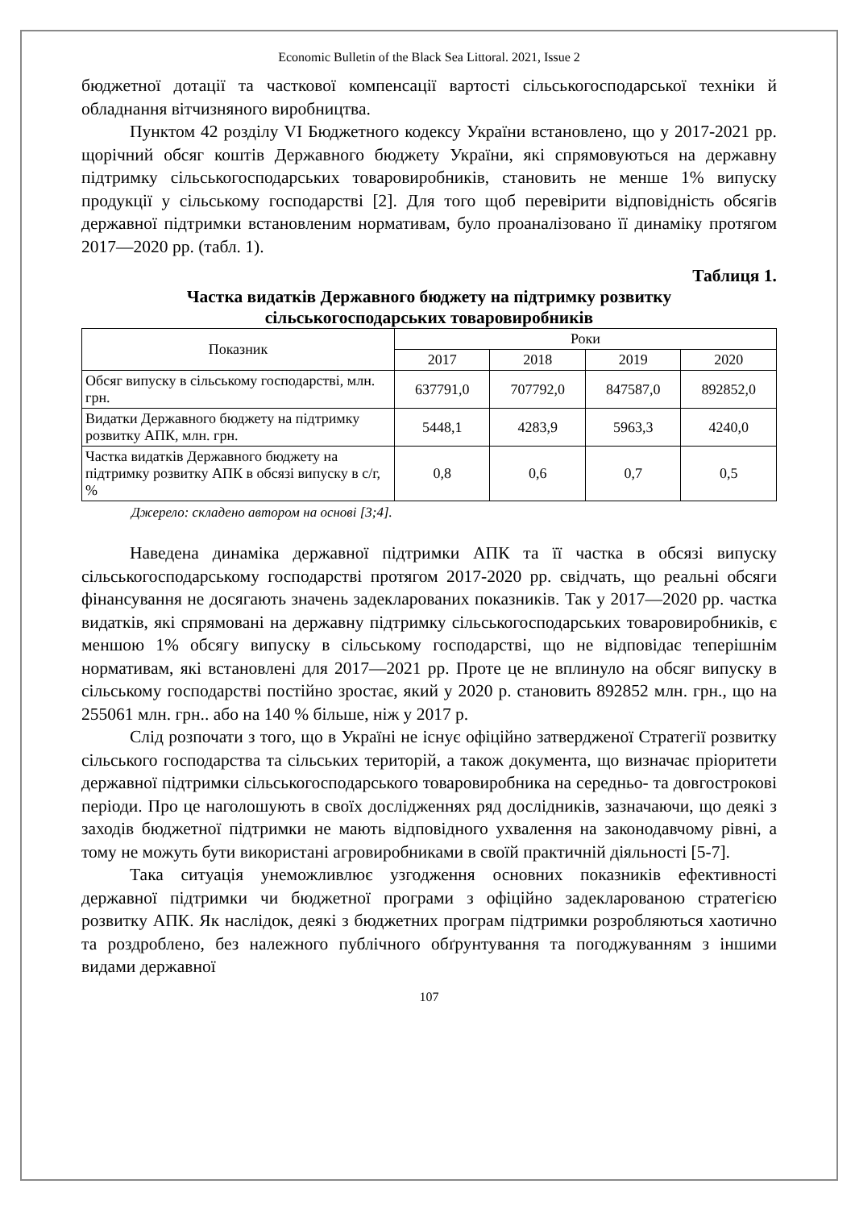Economic Bulletin of the Black Sea Littoral. 2021, Issue 2
бюджетної дотації та часткової компенсації вартості сільськогосподарської техніки й обладнання вітчизняного виробництва.
Пунктом 42 розділу VI Бюджетного кодексу України встановлено, що у 2017-2021 рр. щорічний обсяг коштів Державного бюджету України, які спрямовуються на державну підтримку сільськогосподарських товаровиробників, становить не менше 1% випуску продукції у сільському господарстві [2]. Для того щоб перевірити відповідність обсягів державної підтримки встановленим нормативам, було проаналізовано її динаміку протягом 2017—2020 рр. (табл. 1).
Таблиця 1.
Частка видатків Державного бюджету на підтримку розвитку
сільськогосподарських товаровиробників
| Показник | Роки | | | |
| --- | --- | --- | --- | --- |
| | 2017 | 2018 | 2019 | 2020 |
| Обсяг випуску в сільському господарстві, млн. грн. | 637791,0 | 707792,0 | 847587,0 | 892852,0 |
| Видатки Державного бюджету на підтримку розвитку АПК, млн. грн. | 5448,1 | 4283,9 | 5963,3 | 4240,0 |
| Частка видатків Державного бюджету на підтримку розвитку АПК в обсязі випуску в с/г, % | 0,8 | 0,6 | 0,7 | 0,5 |
Джерело: складено автором на основі [3;4].
Наведена динаміка державної підтримки АПК та її частка в обсязі випуску сільськогосподарському господарстві протягом 2017-2020 рр. свідчать, що реальні обсяги фінансування не досягають значень задекларованих показників. Так у 2017—2020 рр. частка видатків, які спрямовані на державну підтримку сільськогосподарських товаровиробників, є меншою 1% обсягу випуску в сільському господарстві, що не відповідає теперішнім нормативам, які встановлені для 2017—2021 рр. Проте це не вплинуло на обсяг випуску в сільському господарстві постійно зростає, який у 2020 р. становить 892852 млн. грн., що на 255061 млн. грн.. або на 140 % більше, ніж у 2017 р.
Слід розпочати з того, що в Україні не існує офіційно затвердженої Стратегії розвитку сільського господарства та сільських територій, а також документа, що визначає пріоритети державної підтримки сільськогосподарського товаровиробника на середньо- та довгострокові періоди. Про це наголошують в своїх дослідженнях ряд дослідників, зазначаючи, що деякі з заходів бюджетної підтримки не мають відповідного ухвалення на законодавчому рівні, а тому не можуть бути використані агровиробниками в своїй практичній діяльності [5-7].
Така ситуація унеможливлює узгодження основних показників ефективності державної підтримки чи бюджетної програми з офіційно задекларованою стратегією розвитку АПК. Як наслідок, деякі з бюджетних програм підтримки розробляються хаотично та роздроблено, без належного публічного обґрунтування та погоджуванням з іншими видами державної
107